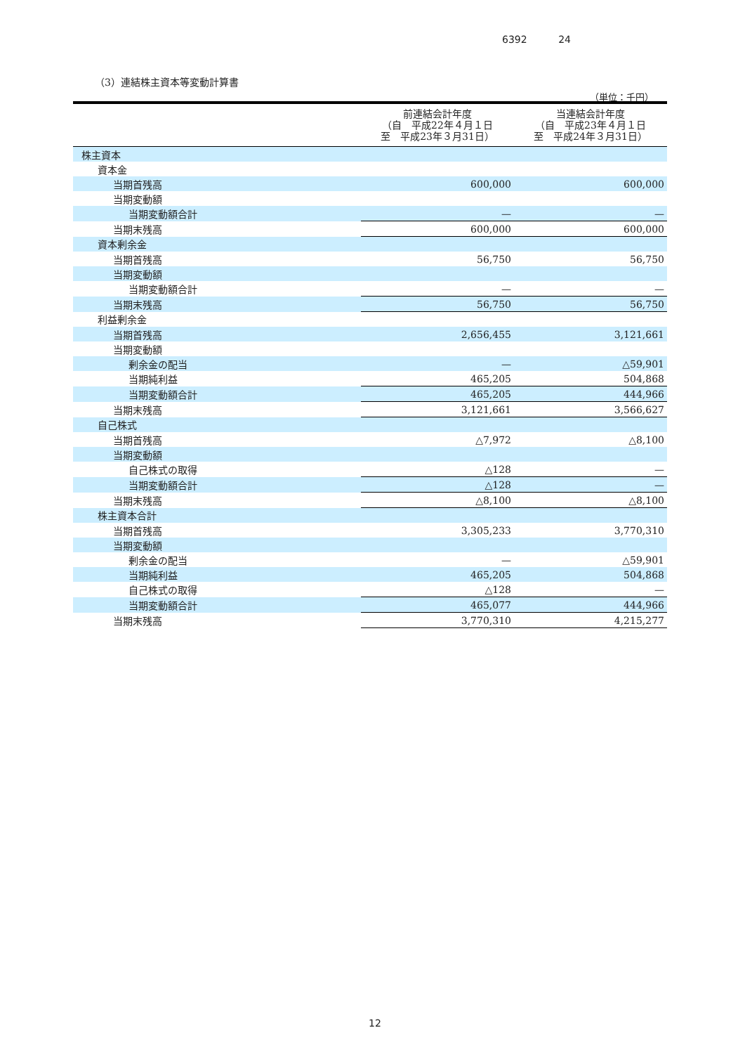6392 24
（3）連結株主資本等変動計算書
（単位：千円）
| | 前連結会計年度 （自 平成22年４月１日 至 平成23年３月31日） | 当連結会計年度 （自 平成23年４月１日 至 平成24年３月31日） |
| --- | --- | --- |
| 株主資本 | | |
| 資本金 | | |
| 当期首残高 | 600,000 | 600,000 |
| 当期変動額 | | |
| 当期変動額合計 | — | — |
| 当期末残高 | 600,000 | 600,000 |
| 資本剰余金 | | |
| 当期首残高 | 56,750 | 56,750 |
| 当期変動額 | | |
| 当期変動額合計 | — | — |
| 当期末残高 | 56,750 | 56,750 |
| 利益剰余金 | | |
| 当期首残高 | 2,656,455 | 3,121,661 |
| 当期変動額 | | |
| 剰余金の配当 | — | △59,901 |
| 当期純利益 | 465,205 | 504,868 |
| 当期変動額合計 | 465,205 | 444,966 |
| 当期末残高 | 3,121,661 | 3,566,627 |
| 自己株式 | | |
| 当期首残高 | △7,972 | △8,100 |
| 当期変動額 | | |
| 自己株式の取得 | △128 | — |
| 当期変動額合計 | △128 | — |
| 当期末残高 | △8,100 | △8,100 |
| 株主資本合計 | | |
| 当期首残高 | 3,305,233 | 3,770,310 |
| 当期変動額 | | |
| 剰余金の配当 | — | △59,901 |
| 当期純利益 | 465,205 | 504,868 |
| 自己株式の取得 | △128 | — |
| 当期変動額合計 | 465,077 | 444,966 |
| 当期末残高 | 3,770,310 | 4,215,277 |
12